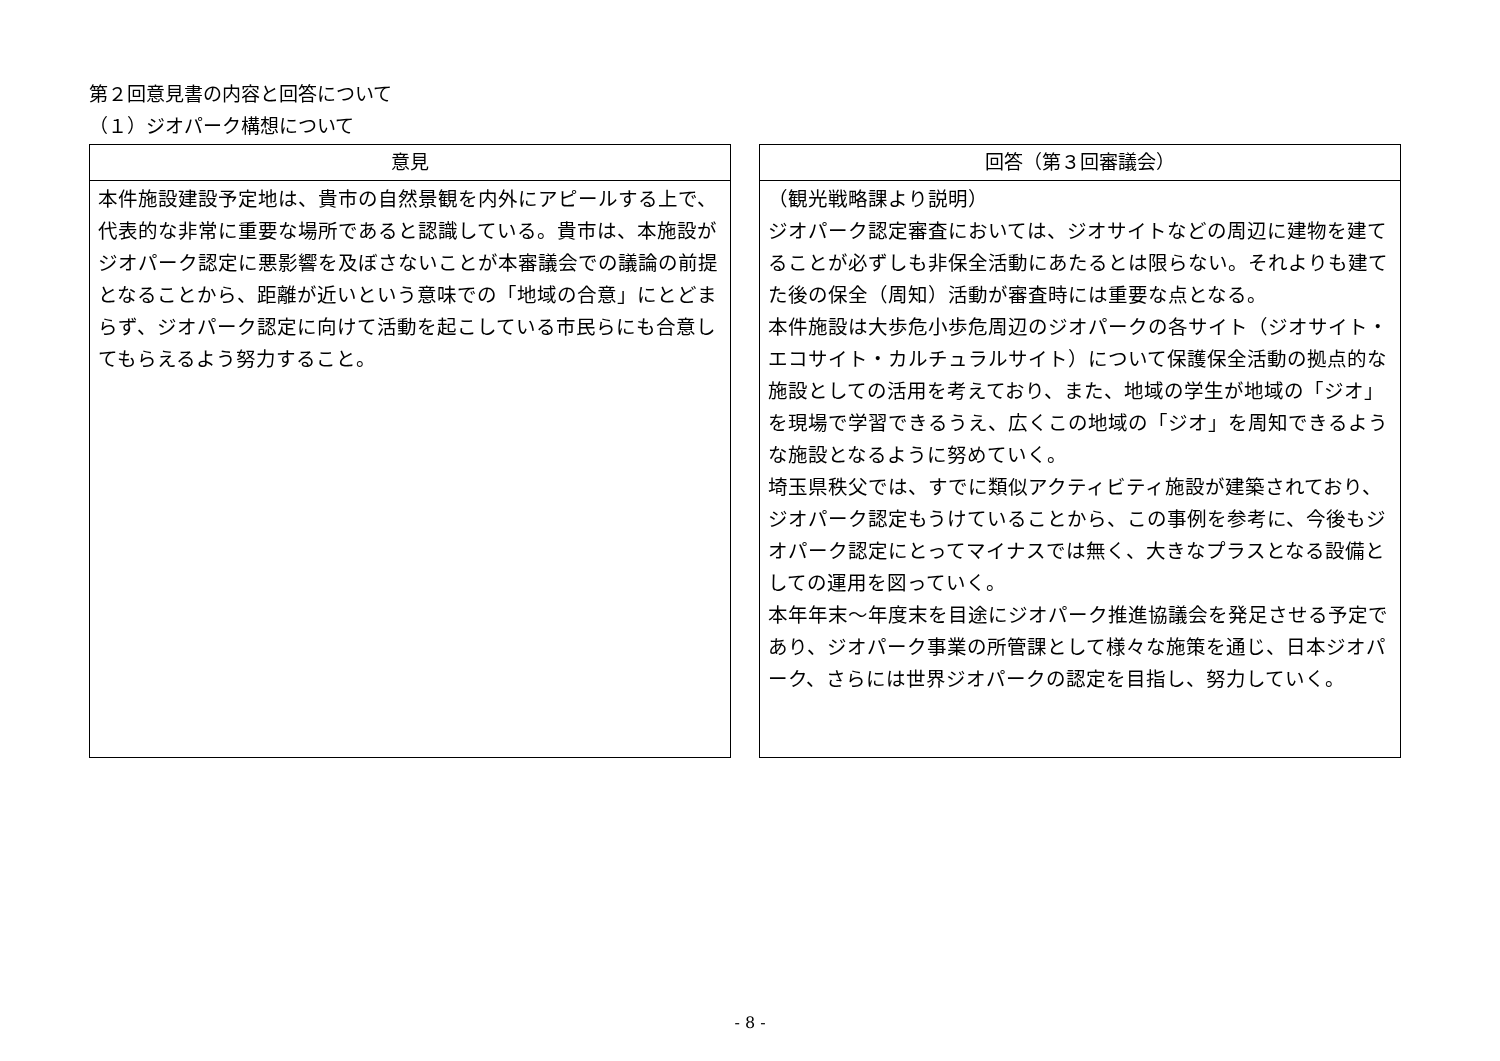第２回意見書の内容と回答について
（１）ジオパーク構想について
意見
本件施設建設予定地は、貴市の自然景観を内外にアピールする上で、代表的な非常に重要な場所であると認識している。貴市は、本施設がジオパーク認定に悪影響を及ぼさないことが本審議会での議論の前提となることから、距離が近いという意味での「地域の合意」にとどまらず、ジオパーク認定に向けて活動を起こしている市民らにも合意してもらえるよう努力すること。
回答（第３回審議会）
（観光戦略課より説明）
ジオパーク認定審査においては、ジオサイトなどの周辺に建物を建てることが必ずしも非保全活動にあたるとは限らない。それよりも建てた後の保全（周知）活動が審査時には重要な点となる。
本件施設は大歩危小歩危周辺のジオパークの各サイト（ジオサイト・エコサイト・カルチュラルサイト）について保護保全活動の拠点的な施設としての活用を考えており、また、地域の学生が地域の「ジオ」を現場で学習できるうえ、広くこの地域の「ジオ」を周知できるような施設となるように努めていく。
埼玉県秩父では、すでに類似アクティビティ施設が建築されており、ジオパーク認定もうけていることから、この事例を参考に、今後もジオパーク認定にとってマイナスでは無く、大きなプラスとなる設備としての運用を図っていく。
本年年末～年度末を目途にジオパーク推進協議会を発足させる予定であり、ジオパーク事業の所管課として様々な施策を通じ、日本ジオパーク、さらには世界ジオパークの認定を目指し、努力していく。
- 8 -